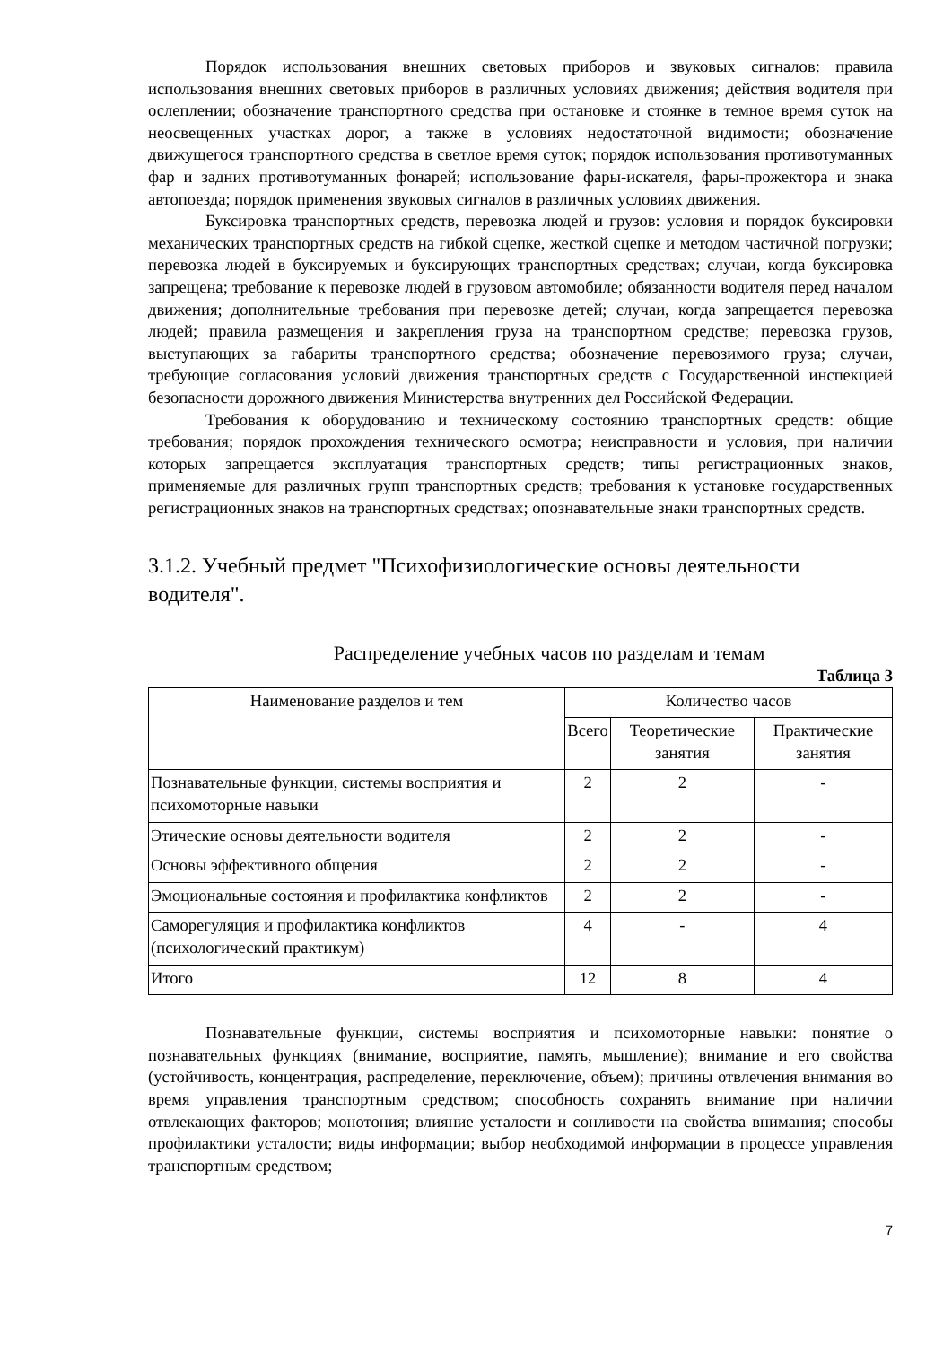Порядок использования внешних световых приборов и звуковых сигналов: правила использования внешних световых приборов в различных условиях движения; действия водителя при ослеплении; обозначение транспортного средства при остановке и стоянке в темное время суток на неосвещенных участках дорог, а также в условиях недостаточной видимости; обозначение движущегося транспортного средства в светлое время суток; порядок использования противотуманных фар и задних противотуманных фонарей; использование фары-искателя, фары-прожектора и знака автопоезда; порядок применения звуковых сигналов в различных условиях движения.
Буксировка транспортных средств, перевозка людей и грузов: условия и порядок буксировки механических транспортных средств на гибкой сцепке, жесткой сцепке и методом частичной погрузки; перевозка людей в буксируемых и буксирующих транспортных средствах; случаи, когда буксировка запрещена; требование к перевозке людей в грузовом автомобиле; обязанности водителя перед началом движения; дополнительные требования при перевозке детей; случаи, когда запрещается перевозка людей; правила размещения и закрепления груза на транспортном средстве; перевозка грузов, выступающих за габариты транспортного средства; обозначение перевозимого груза; случаи, требующие согласования условий движения транспортных средств с Государственной инспекцией безопасности дорожного движения Министерства внутренних дел Российской Федерации.
Требования к оборудованию и техническому состоянию транспортных средств: общие требования; порядок прохождения технического осмотра; неисправности и условия, при наличии которых запрещается эксплуатация транспортных средств; типы регистрационных знаков, применяемые для различных групп транспортных средств; требования к установке государственных регистрационных знаков на транспортных средствах; опознавательные знаки транспортных средств.
3.1.2. Учебный предмет "Психофизиологические основы деятельности водителя".
Распределение учебных часов по разделам и темам
Таблица 3
| Наименование разделов и тем | Количество часов | | |
| --- | --- | --- | --- |
| | Всего | Теоретические занятия | Практические занятия |
| Познавательные функции, системы восприятия и психомоторные навыки | 2 | 2 | - |
| Этические основы деятельности водителя | 2 | 2 | - |
| Основы эффективного общения | 2 | 2 | - |
| Эмоциональные состояния и профилактика конфликтов | 2 | 2 | - |
| Саморегуляция и профилактика конфликтов (психологический практикум) | 4 | - | 4 |
| Итого | 12 | 8 | 4 |
Познавательные функции, системы восприятия и психомоторные навыки: понятие о познавательных функциях (внимание, восприятие, память, мышление); внимание и его свойства (устойчивость, концентрация, распределение, переключение, объем); причины отвлечения внимания во время управления транспортным средством; способность сохранять внимание при наличии отвлекающих факторов; монотония; влияние усталости и сонливости на свойства внимания; способы профилактики усталости; виды информации; выбор необходимой информации в процессе управления транспортным средством;
7